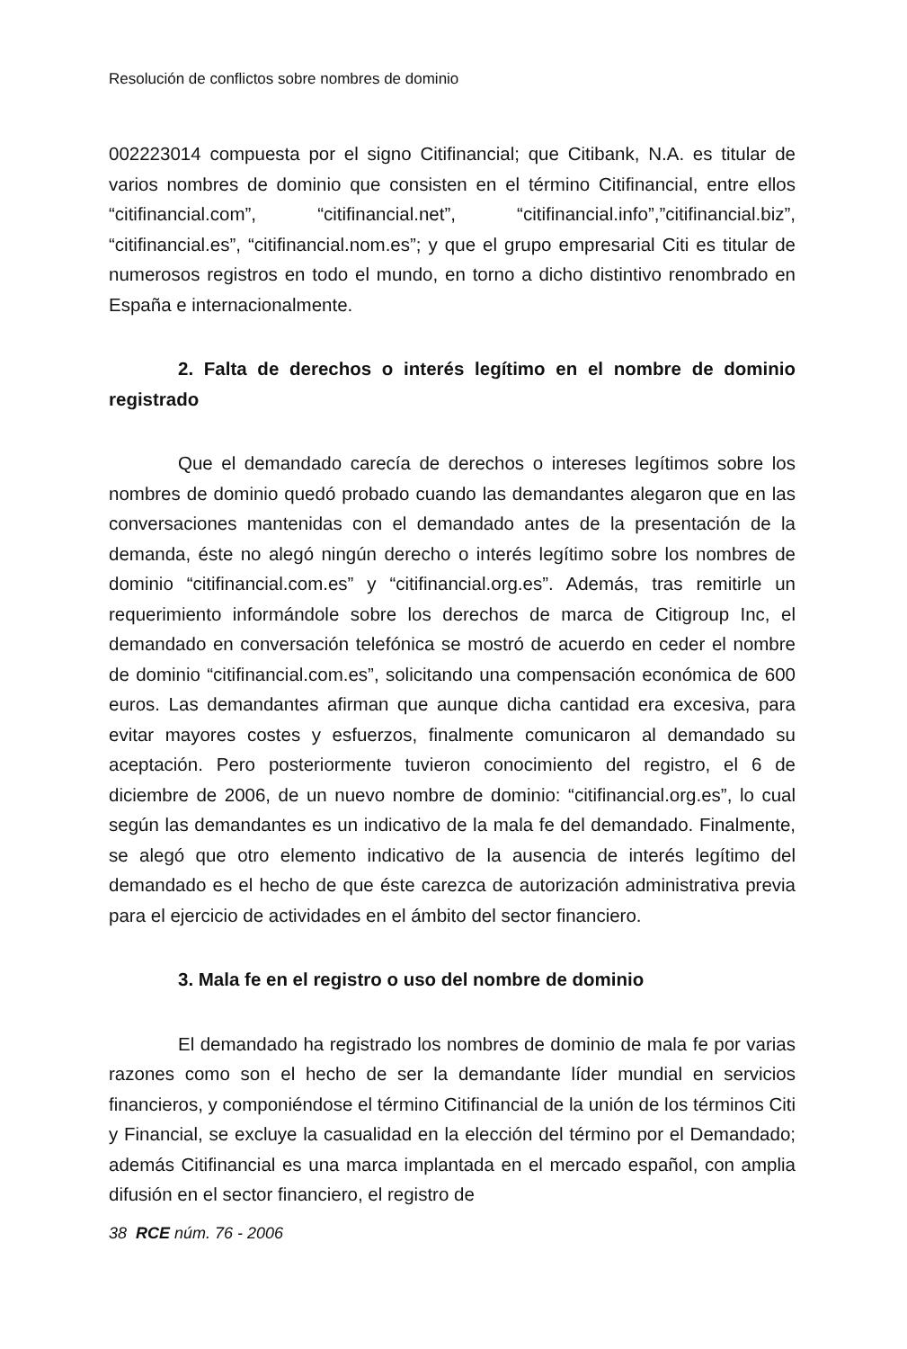Resolución de conflictos sobre nombres de dominio
002223014 compuesta por el signo Citifinancial; que Citibank, N.A. es titular de varios nombres de dominio que consisten en el término Citifinancial, entre ellos “citifinancial.com”, “citifinancial.net”, “citifinancial.info”,”citifinancial.biz”, “citifinancial.es”, “citifinancial.nom.es”; y que el grupo empresarial Citi es titular de numerosos registros en todo el mundo, en torno a dicho distintivo renombrado en España e internacionalmente.
2. Falta de derechos o interés legítimo en el nombre de dominio registrado
Que el demandado carecía de derechos o intereses legítimos sobre los nombres de dominio quedó probado cuando las demandantes alegaron que en las conversaciones mantenidas con el demandado antes de la presentación de la demanda, éste no alegó ningún derecho o interés legítimo sobre los nombres de dominio “citifinancial.com.es” y “citifinancial.org.es”. Además, tras remitirle un requerimiento informándole sobre los derechos de marca de Citigroup Inc, el demandado en conversación telefónica se mostró de acuerdo en ceder el nombre de dominio “citifinancial.com.es”, solicitando una compensación económica de 600 euros. Las demandantes afirman que aunque dicha cantidad era excesiva, para evitar mayores costes y esfuerzos, finalmente comunicaron al demandado su aceptación. Pero posteriormente tuvieron conocimiento del registro, el 6 de diciembre de 2006, de un nuevo nombre de dominio: “citifinancial.org.es”, lo cual según las demandantes es un indicativo de la mala fe del demandado. Finalmente, se alegó que otro elemento indicativo de la ausencia de interés legítimo del demandado es el hecho de que éste carezca de autorización administrativa previa para el ejercicio de actividades en el ámbito del sector financiero.
3. Mala fe en el registro o uso del nombre de dominio
El demandado ha registrado los nombres de dominio de mala fe por varias razones como son el hecho de ser la demandante líder mundial en servicios financieros, y componiéndose el término Citifinancial de la unión de los términos Citi y Financial, se excluye la casualidad en la elección del término por el Demandado; además Citifinancial es una marca implantada en el mercado español, con amplia difusión en el sector financiero, el registro de
38 RCE núm. 76 - 2006